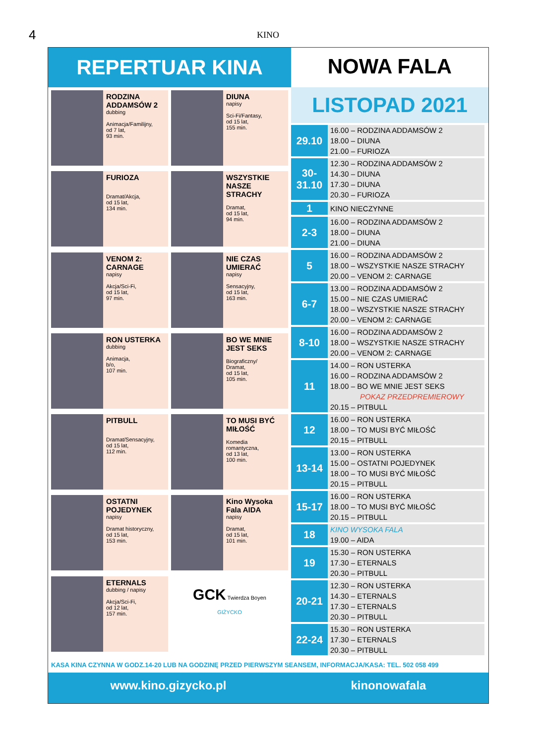4
KINO
REPERTUAR KINA
NOWA FALA
RODZINA ADDAMSÓW 2
dubbing
Animacja/Familijny,
od 7 lat,
93 min.
DIUNA
napisy
Sci-Fi/Fantasy,
od 15 lat,
155 min.
FURIOZA
Dramat/Akcja,
od 15 lat,
134 min.
WSZYSTKIE NASZE STRACHY
Dramat,
od 15 lat,
94 min.
VENOM 2: CARNAGE
napisy
Akcja/Sci-Fi,
od 15 lat,
97 min.
NIE CZAS UMIERAĆ
napisy
Sensacyjny,
od 15 lat,
163 min.
RON USTERKA
dubbing
Animacja,
b/o,
107 min.
BO WE MNIE JEST SEKS
Biograficzny/
Dramat,
od 15 lat,
105 min.
PITBULL
Dramat/Sensacyjny,
od 15 lat,
112 min.
TO MUSI BYĆ MIŁOŚĆ
Komedia
romantyczna,
od 13 lat,
100 min.
OSTATNI POJEDYNEK
napisy
Dramat historyczny,
od 15 lat,
153 min.
Kino Wysoka Fala AIDA
napisy
Dramat,
od 15 lat,
101 min.
ETERNALS
dubbing / napisy
Akcja/Sci-Fi,
od 12 lat,
157 min.
GCK Twierdza Boyen
GIŻYCKO
LISTOPAD 2021
| 29.10 | 16.00 – RODZINA ADDAMSÓW 2 18.00 – DIUNA 21.00 – FURIOZA |
| 30-31.10 | 12.30 – RODZINA ADDAMSÓW 2 14.30 – DIUNA 17.30 – DIUNA 20.30 – FURIOZA |
| 1 | KINO NIECZYNNE |
| 2-3 | 16.00 – RODZINA ADDAMSÓW 2 18.00 – DIUNA 21.00 – DIUNA |
| 5 | 16.00 – RODZINA ADDAMSÓW 2 18.00 – WSZYSTKIE NASZE STRACHY 20.00 – VENOM 2: CARNAGE |
| 6-7 | 13.00 – RODZINA ADDAMSÓW 2 15.00 – NIE CZAS UMIERAĆ 18.00 – WSZYSTKIE NASZE STRACHY 20.00 – VENOM 2: CARNAGE |
| 8-10 | 16.00 – RODZINA ADDAMSÓW 2 18.00 – WSZYSTKIE NASZE STRACHY 20.00 – VENOM 2: CARNAGE |
| 11 | 14.00 – RON USTERKA 16.00 – RODZINA ADDAMSÓW 2 18.00 – BO WE MNIE JEST SEKS POKAZ PRZEDPREMIEROWY 20.15 – PITBULL |
| 12 | 16.00 – RON USTERKA 18.00 – TO MUSI BYĆ MIŁOŚĆ 20.15 – PITBULL |
| 13-14 | 13.00 – RON USTERKA 15.00 – OSTATNI POJEDYNEK 18.00 – TO MUSI BYĆ MIŁOŚĆ 20.15 – PITBULL |
| 15-17 | 16.00 – RON USTERKA 18.00 – TO MUSI BYĆ MIŁOŚĆ 20.15 – PITBULL |
| 18 | KINO WYSOKA FALA 19.00 – AIDA |
| 19 | 15.30 – RON USTERKA 17.30 – ETERNALS 20.30 – PITBULL |
| 20-21 | 12.30 – RON USTERKA 14.30 – ETERNALS 17.30 – ETERNALS 20.30 – PITBULL |
| 22-24 | 15.30 – RON USTERKA 17.30 – ETERNALS 20.30 – PITBULL |
KASA KINA CZYNNA W GODZ.14-20 LUB NA GODZINĘ PRZED PIERWSZYM SEANSEM, INFORMACJA/KASA: TEL. 502 058 499
www.kino.gizycko.pl kinonowafala